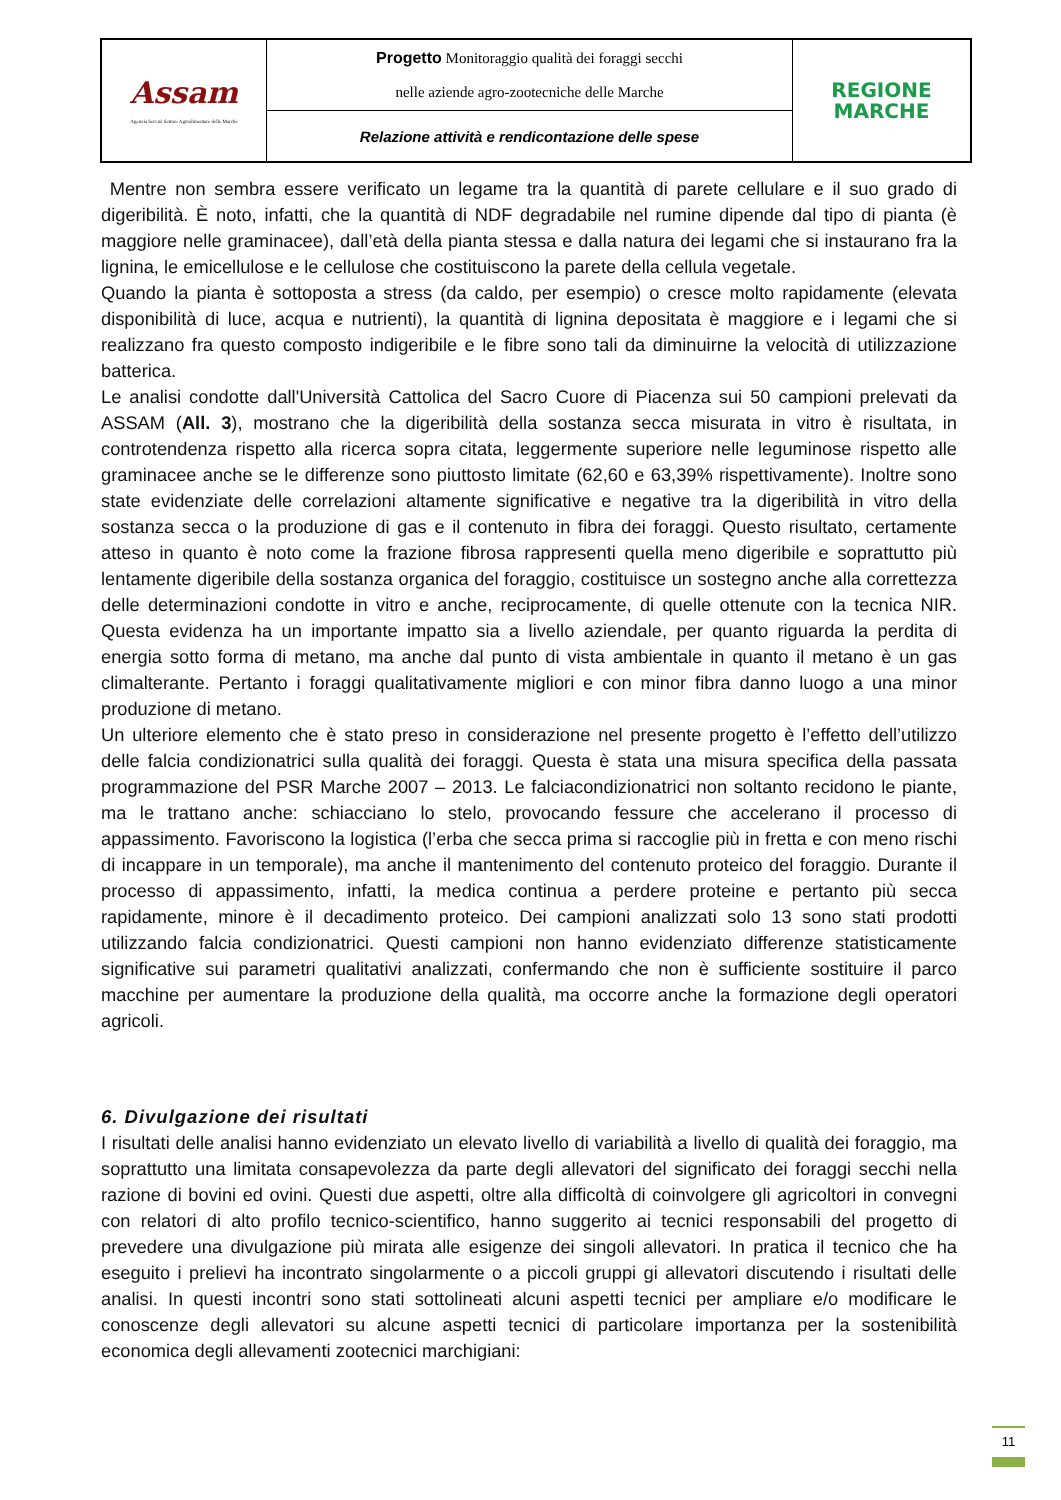| Assam Agenzia Servizi Settore Agroalimentare delle Marche | Progetto Monitoraggio qualità dei foraggi secchi nelle aziende agro-zootecniche delle Marche | REGIONE MARCHE |
| | Relazione attività e rendicontazione delle spese | |
Mentre non sembra essere verificato un legame tra la quantità di parete cellulare e il suo grado di digeribilità. È noto, infatti, che la quantità di NDF degradabile nel rumine dipende dal tipo di pianta (è maggiore nelle graminacee), dall’età della pianta stessa e dalla natura dei legami che si instaurano fra la lignina, le emicellulose e le cellulose che costituiscono la parete della cellula vegetale.
Quando la pianta è sottoposta a stress (da caldo, per esempio) o cresce molto rapidamente (elevata disponibilità di luce, acqua e nutrienti), la quantità di lignina depositata è maggiore e i legami che si realizzano fra questo composto indigeribile e le fibre sono tali da diminuirne la velocità di utilizzazione batterica.
Le analisi condotte dall'Università Cattolica del Sacro Cuore di Piacenza sui 50 campioni prelevati da ASSAM (All. 3), mostrano che la digeribilità della sostanza secca misurata in vitro è risultata, in controtendenza rispetto alla ricerca sopra citata, leggermente superiore nelle leguminose rispetto alle graminacee anche se le differenze sono piuttosto limitate (62,60 e 63,39% rispettivamente). Inoltre sono state evidenziate delle correlazioni altamente significative e negative tra la digeribilità in vitro della sostanza secca o la produzione di gas e il contenuto in fibra dei foraggi. Questo risultato, certamente atteso in quanto è noto come la frazione fibrosa rappresenti quella meno digeribile e soprattutto più lentamente digeribile della sostanza organica del foraggio, costituisce un sostegno anche alla correttezza delle determinazioni condotte in vitro e anche, reciprocamente, di quelle ottenute con la tecnica NIR. Questa evidenza ha un importante impatto sia a livello aziendale, per quanto riguarda la perdita di energia sotto forma di metano, ma anche dal punto di vista ambientale in quanto il metano è un gas climalterante. Pertanto i foraggi qualitativamente migliori e con minor fibra danno luogo a una minor produzione di metano.
Un ulteriore elemento che è stato preso in considerazione nel presente progetto è l’effetto dell’utilizzo delle falcia condizionatrici sulla qualità dei foraggi. Questa è stata una misura specifica della passata programmazione del PSR Marche 2007 – 2013. Le falciacondizionatrici non soltanto recidono le piante, ma le trattano anche: schiacciano lo stelo, provocando fessure che accelerano il processo di appassimento. Favoriscono la logistica (l’erba che secca prima si raccoglie più in fretta e con meno rischi di incappare in un temporale), ma anche il mantenimento del contenuto proteico del foraggio. Durante il processo di appassimento, infatti, la medica continua a perdere proteine e pertanto più secca rapidamente, minore è il decadimento proteico. Dei campioni analizzati solo 13 sono stati prodotti utilizzando falcia condizionatrici. Questi campioni non hanno evidenziato differenze statisticamente significative sui parametri qualitativi analizzati, confermando che non è sufficiente sostituire il parco macchine per aumentare la produzione della qualità, ma occorre anche la formazione degli operatori agricoli.
6. Divulgazione dei risultati
I risultati delle analisi hanno evidenziato un elevato livello di variabilità a livello di qualità dei foraggio, ma soprattutto una limitata consapevolezza da parte degli allevatori del significato dei foraggi secchi nella razione di bovini ed ovini. Questi due aspetti, oltre alla difficoltà di coinvolgere gli agricoltori in convegni con relatori di alto profilo tecnico-scientifico, hanno suggerito ai tecnici responsabili del progetto di prevedere una divulgazione più mirata alle esigenze dei singoli allevatori. In pratica il tecnico che ha eseguito i prelievi ha incontrato singolarmente o a piccoli gruppi gi allevatori discutendo i risultati delle analisi. In questi incontri sono stati sottolineati alcuni aspetti tecnici per ampliare e/o modificare le conoscenze degli allevatori su alcune aspetti tecnici di particolare importanza per la sostenibilità economica degli allevamenti zootecnici marchigiani:
11